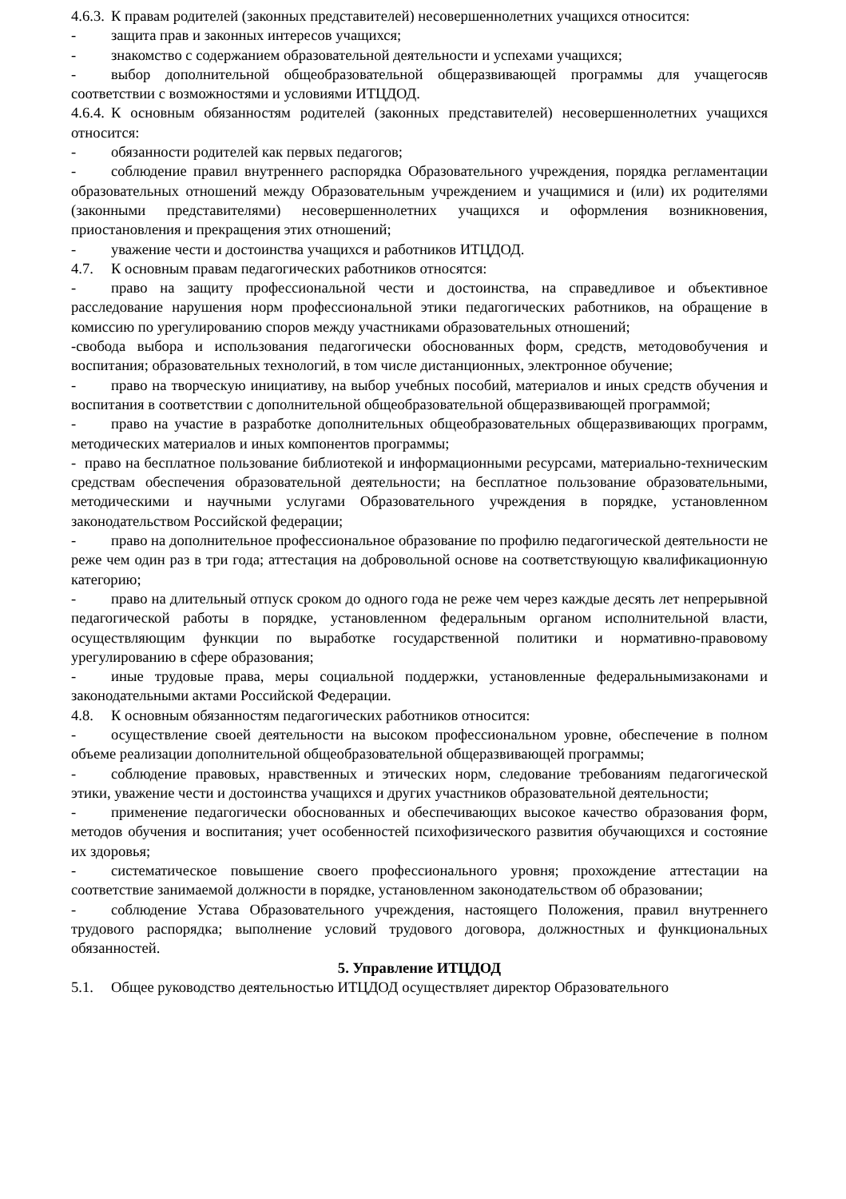4.6.3. К правам родителей (законных представителей) несовершеннолетних учащихся относится:
- защита прав и законных интересов учащихся;
- знакомство с содержанием образовательной деятельности и успехами учащихся;
- выбор дополнительной общеобразовательной общеразвивающей программы для учащегосяв соответствии с возможностями и условиями ИТЦДОД.
4.6.4. К основным обязанностям родителей (законных представителей) несовершеннолетних учащихся относится:
- обязанности родителей как первых педагогов;
- соблюдение правил внутреннего распорядка Образовательного учреждения, порядка регламентации образовательных отношений между Образовательным учреждением и учащимися и (или) их родителями (законными представителями) несовершеннолетних учащихся и оформления возникновения, приостановления и прекращения этих отношений;
- уважение чести и достоинства учащихся и работников ИТЦДОД.
4.7. К основным правам педагогических работников относятся:
- право на защиту профессиональной чести и достоинства, на справедливое и объективное расследование нарушения норм профессиональной этики педагогических работников, на обращение в комиссию по урегулированию споров между участниками образовательных отношений;
-свобода выбора и использования педагогически обоснованных форм, средств, методовобучения и воспитания; образовательных технологий, в том числе дистанционных, электронное обучение;
- право на творческую инициативу, на выбор учебных пособий, материалов и иных средств обучения и воспитания в соответствии с дополнительной общеобразовательной общеразвивающей программой;
- право на участие в разработке дополнительных общеобразовательных общеразвивающих программ, методических материалов и иных компонентов программы;
- право на бесплатное пользование библиотекой и информационными ресурсами, материально-техническим средствам обеспечения образовательной деятельности; на бесплатное пользование образовательными, методическими и научными услугами Образовательного учреждения в порядке, установленном законодательством Российской федерации;
- право на дополнительное профессиональное образование по профилю педагогической деятельности не реже чем один раз в три года; аттестация на добровольной основе на соответствующую квалификационную категорию;
- право на длительный отпуск сроком до одного года не реже чем через каждые десять лет непрерывной педагогической работы в порядке, установленном федеральным органом исполнительной власти, осуществляющим функции по выработке государственной политики и нормативно-правовому урегулированию в сфере образования;
- иные трудовые права, меры социальной поддержки, установленные федеральнымизаконами и законодательными актами Российской Федерации.
4.8. К основным обязанностям педагогических работников относится:
- осуществление своей деятельности на высоком профессиональном уровне, обеспечение в полном объеме реализации дополнительной общеобразовательной общеразвивающей программы;
- соблюдение правовых, нравственных и этических норм, следование требованиям педагогической этики, уважение чести и достоинства учащихся и других участников образовательной деятельности;
- применение педагогически обоснованных и обеспечивающих высокое качество образования форм, методов обучения и воспитания; учет особенностей психофизического развития обучающихся и состояние их здоровья;
- систематическое повышение своего профессионального уровня; прохождение аттестации на соответствие занимаемой должности в порядке, установленном законодательством об образовании;
- соблюдение Устава Образовательного учреждения, настоящего Положения, правил внутреннего трудового распорядка; выполнение условий трудового договора, должностных и функциональных обязанностей.
5. Управление ИТЦДОД
5.1. Общее руководство деятельностью ИТЦДОД осуществляет директор Образовательного